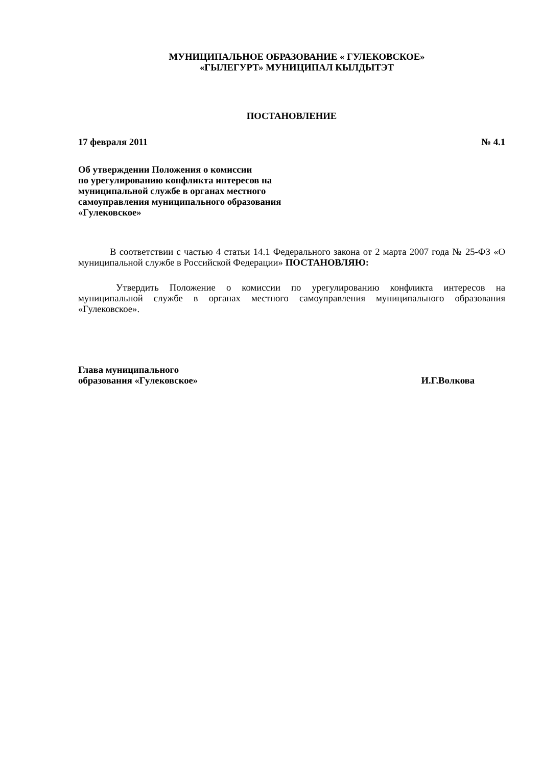МУНИЦИПАЛЬНОЕ ОБРАЗОВАНИЕ « ГУЛЕКОВСКОЕ»
«ГЫЛЕГУРТ» МУНИЦИПАЛ КЫЛДЫТЭТ
ПОСТАНОВЛЕНИЕ
17 февраля 2011 № 4.1
Об утверждении Положения о комиссии
по урегулированию конфликта интересов на
муниципальной службе в органах местного
самоуправления муниципального образования
«Гулековское»
В соответствии с частью 4 статьи 14.1 Федерального закона от 2 марта 2007 года № 25-ФЗ «О муниципальной службе в Российской Федерации» ПОСТАНОВЛЯЮ:
Утвердить Положение о комиссии по урегулированию конфликта интересов на муниципальной службе в органах местного самоуправления муниципального образования «Гулековское».
Глава муниципального
образования «Гулековское» И.Г.Волкова